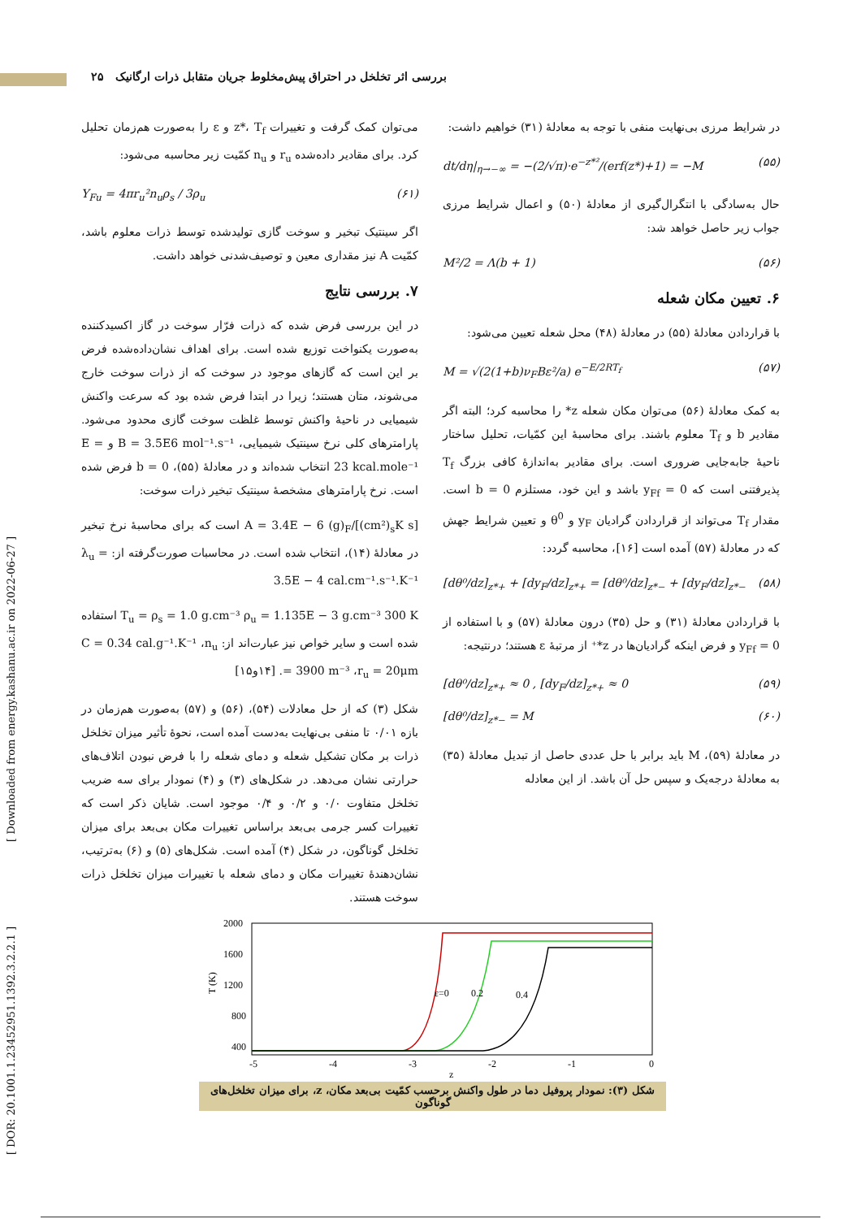بررسی اثر تخلخل در احتراق پیش‌مخلوط جریان متقابل ذرات ارگانیک ۲۵
[ Downloaded from energy.kashanu.ac.ir on 2022-06-27 ]
[ DOR: 20.1001.1.23452951.1392.3.2.2.1 ]
در شرایط مرزی بی‌نهایت منفی با توجه به معادلهٔ (۳۱) خواهیم داشت:
dt/dη|<sub>η→−∞</sub> = −(2/√π)·e<sup>−z*²</sup>/(erf(z*)+1) = −M (۵۵)
حال به‌سادگی با انتگرال‌گیری از معادلهٔ (۵۰) و اعمال شرایط مرزی جواب زیر حاصل خواهد شد:
M²/2 = Λ(b + 1) (۵۶)
۶. تعیین مکان شعله
با قراردادن معادلهٔ (۵۵) در معادلهٔ (۴۸) محل شعله تعیین می‌شود:
M = √(2(1+b)ν<sub>F</sub>Bε²/a) e<sup>−E/2RT<sub>f</sub></sup> (۵۷)
به کمک معادلهٔ (۵۶) می‌توان مکان شعله z* را محاسبه کرد؛ البته اگر مقادیر b و T<sub>f</sub> معلوم باشند. برای محاسبهٔ این کمّیات، تحلیل ساختار ناحیهٔ جابه‌جایی ضروری است. برای مقادیر به‌اندازهٔ کافی بزرگ T<sub>f</sub> پذیرفتنی است که y<sub>Ff</sub> = 0 باشد و این خود، مستلزم b = 0 است. مقدار T<sub>f</sub> می‌تواند از قراردادن گرادیان y<sub>F</sub> و θ<sup>0</sup> و تعیین شرایط جهش که در معادلهٔ (۵۷) آمده است [۱۶]، محاسبه گردد:
[dθ⁰/dz]<sub>z*+</sub> + [dy<sub>F</sub>/dz]<sub>z*+</sub> = [dθ⁰/dz]<sub>z*−</sub> + [dy<sub>F</sub>/dz]<sub>z*−</sub> (۵۸)
با قراردادن معادلهٔ (۳۱) و حل (۳۵) درون معادلهٔ (۵۷) و با استفاده از y<sub>Ff</sub> = 0 و فرض اینکه گرادیان‌ها در z*⁺ از مرتبهٔ ε هستند؛ درنتیجه:
[dθ⁰/dz]<sub>z*+</sub> ≈ 0 , [dy<sub>F</sub>/dz]<sub>z*+</sub> ≈ 0 (۵۹)
[dθ⁰/dz]<sub>z*−</sub> = M (۶۰)
در معادلهٔ (۵۹)، M باید برابر با حل عددی حاصل از تبدیل معادلهٔ (۳۵) به معادلهٔ درجه‌یک و سپس حل آن باشد. از این معادله
می‌توان کمک گرفت و تغییرات z*، T<sub>f</sub> و ε را به‌صورت هم‌زمان تحلیل کرد. برای مقادیر داده‌شده r<sub>u</sub> و n<sub>u</sub> کمّیت زیر محاسبه می‌شود:
Y<sub>Fu</sub> = 4πr<sub>u</sub>²n<sub>u</sub>ρ<sub>s</sub> / 3ρ<sub>u</sub> (۶۱)
اگر سینتیک تبخیر و سوخت گازی تولیدشده توسط ذرات معلوم باشد، کمّیت A نیز مقداری معین و توصیف‌شدنی خواهد داشت.
۷. بررسی نتایج
در این بررسی فرض شده که ذرات فرّار سوخت در گاز اکسیدکننده به‌صورت یکنواخت توزیع شده است. برای اهداف نشان‌داده‌شده فرض بر این است که گازهای موجود در سوخت که از ذرات سوخت خارج می‌شوند، متان هستند؛ زیرا در ابتدا فرض شده بود که سرعت واکنش شیمیایی در ناحیهٔ واکنش توسط غلظت سوخت گازی محدود می‌شود. پارامترهای کلی نرخ سینتیک شیمیایی، B = 3.5E6 mol⁻¹.s⁻¹ و E = 23 kcal.mole⁻¹ انتخاب شده‌اند و در معادلهٔ (۵۵)، b = 0 فرض شده است. نرخ پارامترهای مشخصهٔ سینتیک تبخیر ذرات سوخت:
A = 3.4E − 6 (g)<sub>F</sub>/[(cm²)<sub>s</sub>K s] است که برای محاسبهٔ نرخ تبخیر در معادلهٔ (۱۴)، انتخاب شده است. در محاسبات صورت‌گرفته از: λ<sub>u</sub> = 3.5E − 4 cal.cm⁻¹.s⁻¹.K⁻¹
T<sub>u</sub> = ρ<sub>s</sub> = 1.0 g.cm⁻³ ρ<sub>u</sub> = 1.135E − 3 g.cm⁻³ 300 K استفاده شده است و سایر خواص نیز عبارت‌اند از: C = 0.34 cal.g⁻¹.K⁻¹ ،n<sub>u</sub> = 3900 m⁻³ ،r<sub>u</sub> = 20μm. [۱۴و۱۵]
شکل (۳) که از حل معادلات (۵۴)، (۵۶) و (۵۷) به‌صورت هم‌زمان در بازه ۰/۰۱ تا منفی بی‌نهایت به‌دست آمده است، نحوهٔ تأثیر میزان تخلخل ذرات بر مکان تشکیل شعله و دمای شعله را با فرض نبودن اتلاف‌های حرارتی نشان می‌دهد. در شکل‌های (۳) و (۴) نمودار برای سه ضریب تخلخل متفاوت ۰/۰ و ۰/۲ و ۰/۴ موجود است. شایان ذکر است که تغییرات کسر جرمی بی‌بعد براساس تغییرات مکان بی‌بعد برای میزان تخلخل گوناگون، در شکل (۴) آمده است. شکل‌های (۵) و (۶) به‌ترتیب، نشان‌دهندهٔ تغییرات مکان و دمای شعله با تغییرات میزان تخلخل ذرات سوخت هستند.
2000
1600
1200
800
400
T (K)
-5
-4
-3
-2
-1
0
z
ε=0
0.2
0.4
شکل (۳): نمودار پروفیل دما در طول واکنش برحسب کمّیت بی‌بعد مکان، z، برای میزان تخلخل‌های گوناگون